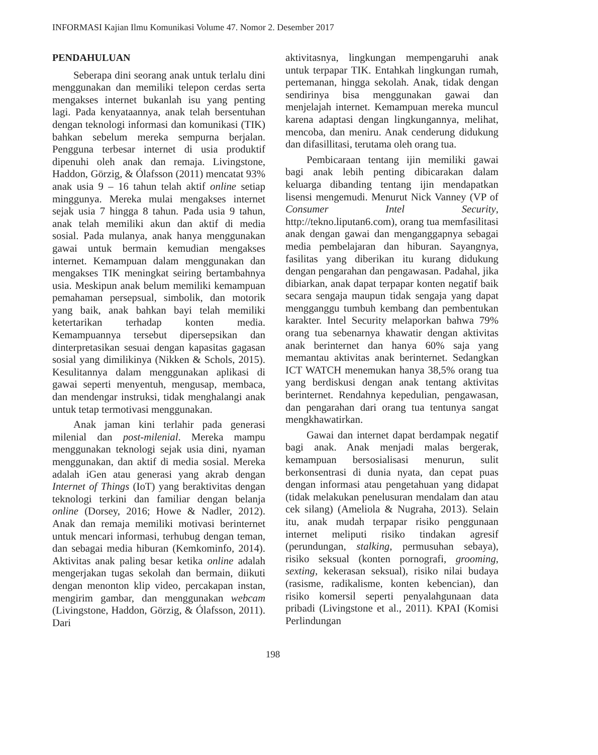INFORMASI Kajian Ilmu Komunikasi Volume 47. Nomor 2. Desember 2017
PENDAHULUAN
Seberapa dini seorang anak untuk terlalu dini menggunakan dan memiliki telepon cerdas serta mengakses internet bukanlah isu yang penting lagi. Pada kenyataannya, anak telah bersentuhan dengan teknologi informasi dan komunikasi (TIK) bahkan sebelum mereka sempurna berjalan. Pengguna terbesar internet di usia produktif dipenuhi oleh anak dan remaja. Livingstone, Haddon, Görzig, & Ólafsson (2011) mencatat 93% anak usia 9 – 16 tahun telah aktif online setiap minggunya. Mereka mulai mengakses internet sejak usia 7 hingga 8 tahun. Pada usia 9 tahun, anak telah memiliki akun dan aktif di media sosial. Pada mulanya, anak hanya menggunakan gawai untuk bermain kemudian mengakses internet. Kemampuan dalam menggunakan dan mengakses TIK meningkat seiring bertambahnya usia. Meskipun anak belum memiliki kemampuan pemahaman persepsual, simbolik, dan motorik yang baik, anak bahkan bayi telah memiliki ketertarikan terhadap konten media. Kemampuannya tersebut dipersepsikan dan dinterpretasikan sesuai dengan kapasitas gagasan sosial yang dimilikinya (Nikken & Schols, 2015). Kesulitannya dalam menggunakan aplikasi di gawai seperti menyentuh, mengusap, membaca, dan mendengar instruksi, tidak menghalangi anak untuk tetap termotivasi menggunakan.
Anak jaman kini terlahir pada generasi milenial dan post-milenial. Mereka mampu menggunakan teknologi sejak usia dini, nyaman menggunakan, dan aktif di media sosial. Mereka adalah iGen atau generasi yang akrab dengan Internet of Things (IoT) yang beraktivitas dengan teknologi terkini dan familiar dengan belanja online (Dorsey, 2016; Howe & Nadler, 2012). Anak dan remaja memiliki motivasi berinternet untuk mencari informasi, terhubug dengan teman, dan sebagai media hiburan (Kemkominfo, 2014). Aktivitas anak paling besar ketika online adalah mengerjakan tugas sekolah dan bermain, diikuti dengan menonton klip video, percakapan instan, mengirim gambar, dan menggunakan webcam (Livingstone, Haddon, Görzig, & Ólafsson, 2011). Dari
aktivitasnya, lingkungan mempengaruhi anak untuk terpapar TIK. Entahkah lingkungan rumah, pertemanan, hingga sekolah. Anak, tidak dengan sendirinya bisa menggunakan gawai dan menjelajah internet. Kemampuan mereka muncul karena adaptasi dengan lingkungannya, melihat, mencoba, dan meniru. Anak cenderung didukung dan difasillitasi, terutama oleh orang tua.
Pembicaraan tentang ijin memiliki gawai bagi anak lebih penting dibicarakan dalam keluarga dibanding tentang ijin mendapatkan lisensi mengemudi. Menurut Nick Vanney (VP of Consumer Intel Security, http://tekno.liputan6.com), orang tua memfasilitasi anak dengan gawai dan menganggapnya sebagai media pembelajaran dan hiburan. Sayangnya, fasilitas yang diberikan itu kurang didukung dengan pengarahan dan pengawasan. Padahal, jika dibiarkan, anak dapat terpapar konten negatif baik secara sengaja maupun tidak sengaja yang dapat mengganggu tumbuh kembang dan pembentukan karakter. Intel Security melaporkan bahwa 79% orang tua sebenarnya khawatir dengan aktivitas anak berinternet dan hanya 60% saja yang memantau aktivitas anak berinternet. Sedangkan ICT WATCH menemukan hanya 38,5% orang tua yang berdiskusi dengan anak tentang aktivitas berinternet. Rendahnya kepedulian, pengawasan, dan pengarahan dari orang tua tentunya sangat mengkhawatirkan.
Gawai dan internet dapat berdampak negatif bagi anak. Anak menjadi malas bergerak, kemampuan bersosialisasi menurun, sulit berkonsentrasi di dunia nyata, dan cepat puas dengan informasi atau pengetahuan yang didapat (tidak melakukan penelusuran mendalam dan atau cek silang) (Ameliola & Nugraha, 2013). Selain itu, anak mudah terpapar risiko penggunaan internet meliputi risiko tindakan agresif (perundungan, stalking, permusuhan sebaya), risiko seksual (konten pornografi, grooming, sexting, kekerasan seksual), risiko nilai budaya (rasisme, radikalisme, konten kebencian), dan risiko komersil seperti penyalahgunaan data pribadi (Livingstone et al., 2011). KPAI (Komisi Perlindungan
198